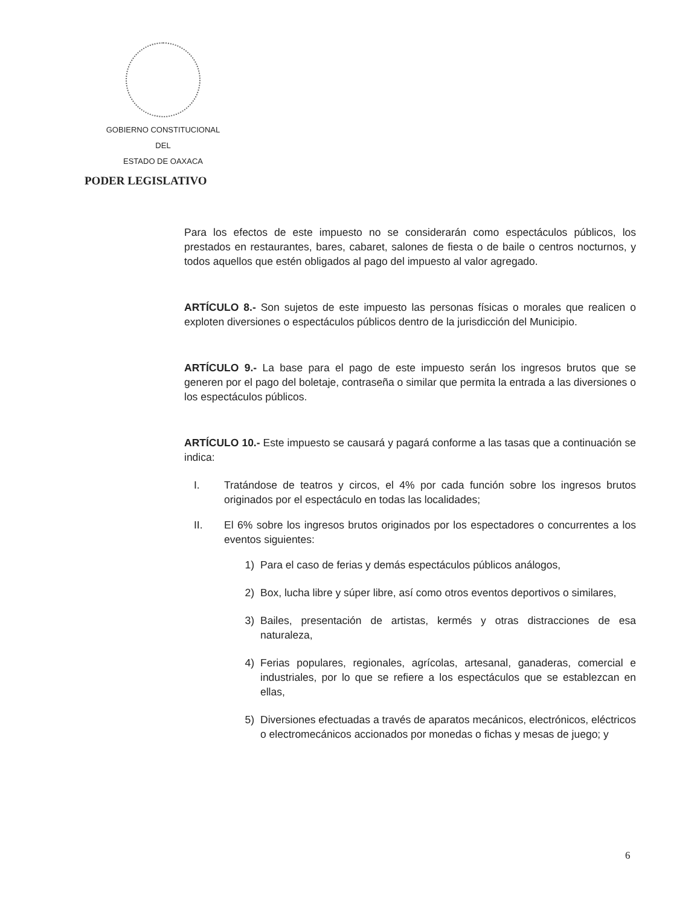GOBIERNO CONSTITUCIONAL
DEL
ESTADO DE OAXACA
PODER LEGISLATIVO
Para los efectos de este impuesto no se considerarán como espectáculos públicos, los prestados en restaurantes, bares, cabaret, salones de fiesta o de baile o centros nocturnos, y todos aquellos que estén obligados al pago del impuesto al valor agregado.
ARTÍCULO 8.- Son sujetos de este impuesto las personas físicas o morales que realicen o exploten diversiones o espectáculos públicos dentro de la jurisdicción del Municipio.
ARTÍCULO 9.- La base para el pago de este impuesto serán los ingresos brutos que se generen por el pago del boletaje, contraseña o similar que permita la entrada a las diversiones o los espectáculos públicos.
ARTÍCULO 10.- Este impuesto se causará y pagará conforme a las tasas que a continuación se indica:
I. Tratándose de teatros y circos, el 4% por cada función sobre los ingresos brutos originados por el espectáculo en todas las localidades;
II. El 6% sobre los ingresos brutos originados por los espectadores o concurrentes a los eventos siguientes:
1) Para el caso de ferias y demás espectáculos públicos análogos,
2) Box, lucha libre y súper libre, así como otros eventos deportivos o similares,
3) Bailes, presentación de artistas, kermés y otras distracciones de esa naturaleza,
4) Ferias populares, regionales, agrícolas, artesanal, ganaderas, comercial e industriales, por lo que se refiere a los espectáculos que se establezcan en ellas,
5) Diversiones efectuadas a través de aparatos mecánicos, electrónicos, eléctricos o electromecánicos accionados por monedas o fichas y mesas de juego; y
6